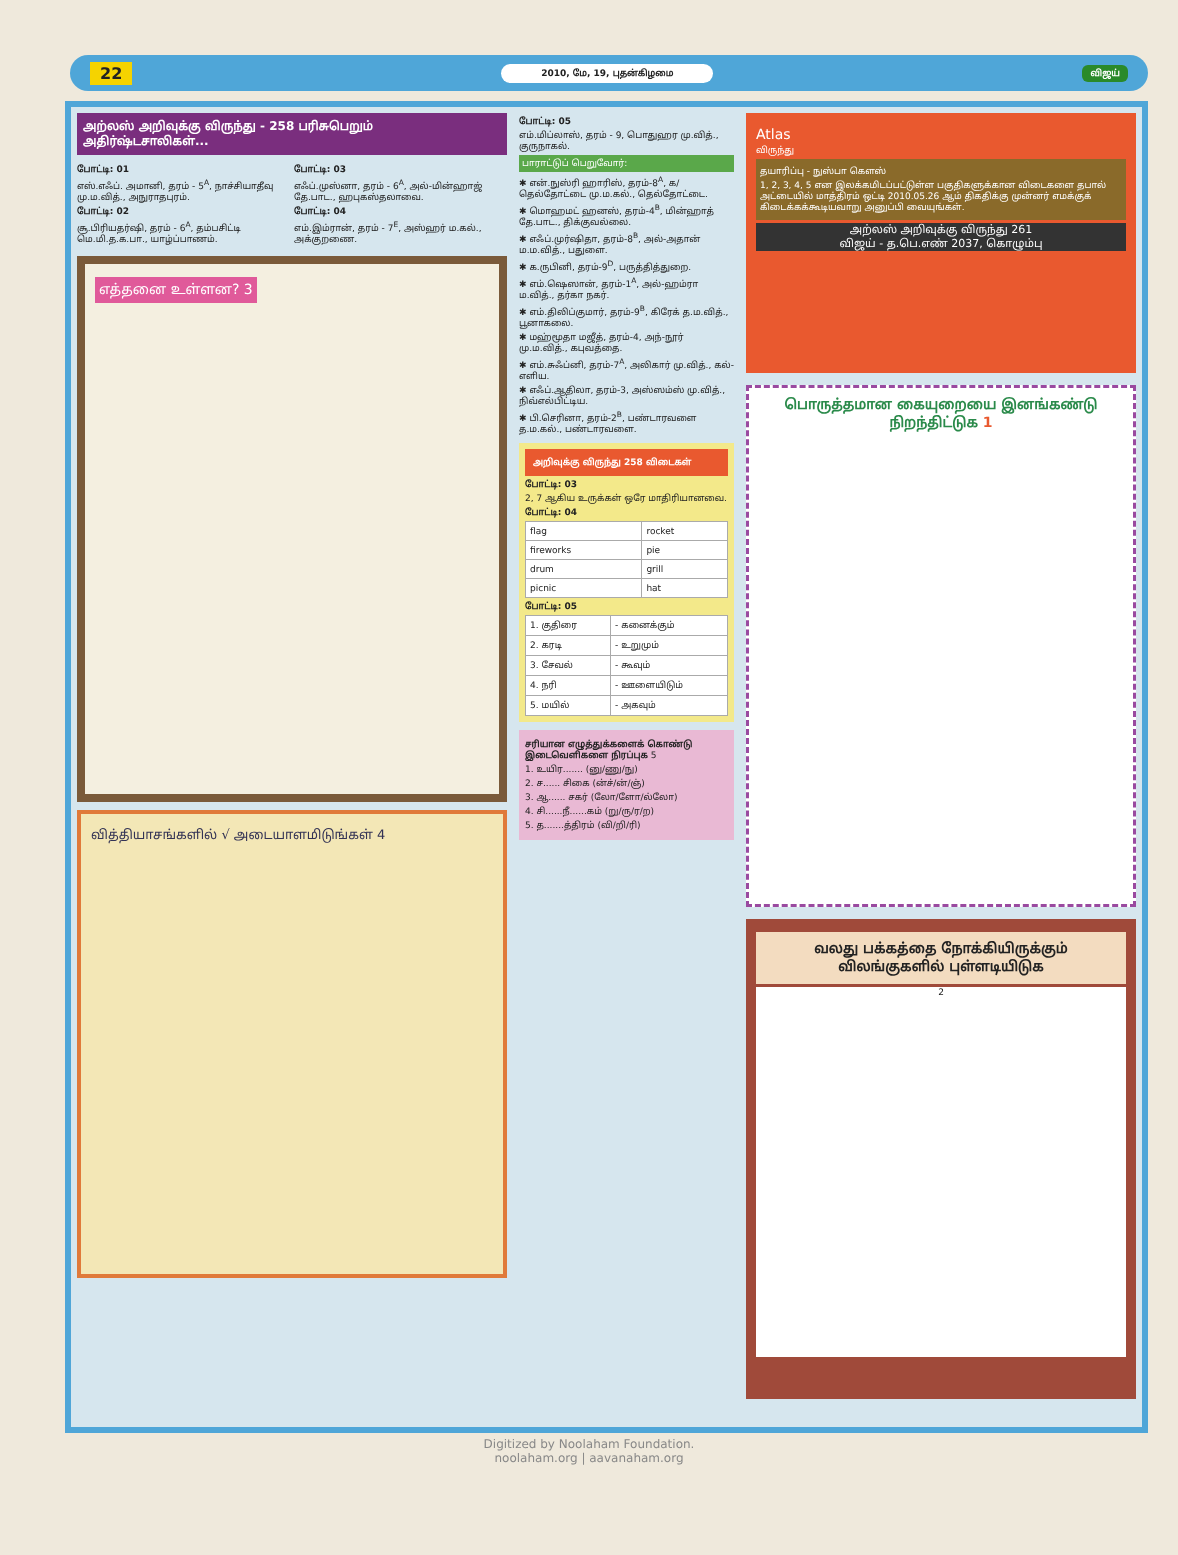22 2010, மே, 19, புதன்கிழமை விஜய்
அற்லஸ் அறிவுக்கு விருந்து - 258 பரிசுபெறும் அதிர்ஷ்டசாலிகள்...
போட்டி: 01
எஸ்.எஃப். அமானி, தரம் - 5<sup>A</sup>, நாச்சியாதீவு மு.ம.வித்., அநுராதபுரம்.
போட்டி: 02
சூ.பிரியதர்ஷி, தரம் - 6<sup>A</sup>, தம்பசிட்டி மெ.மி.த.க.பா., யாழ்ப்பாணம்.
போட்டி: 03
எஃப்.முஸ்னா, தரம் - 6<sup>A</sup>, அல்-மின்ஹாஜ் தே.பாட., ஹபுகஸ்தலாவை.
போட்டி: 04
எம்.இம்ரான், தரம் - 7<sup>E</sup>, அஸ்ஹர் ம.கல்., அக்குறணை.
எத்தனை உள்ளன? 3
வித்தியாசங்களில் √ அடையாளமிடுங்கள் 4
போட்டி: 05
எம்.மிப்லாஸ், தரம் - 9, பொதுஹர மு.வித்., குருநாகல்.
பாராட்டுப் பெறுவோர்:
✱ என்.நுஸ்ரி ஹாரிஸ், தரம்-8<sup>A</sup>, க/தெல்தோட்டை மு.ம.கல்., தெல்தோட்டை.
✱ மொஹமட் ஹனஸ், தரம்-4<sup>B</sup>, மின்ஹாத் தே.பாட., திக்குவல்லை.
✱ எஃப்.முர்ஷிதா, தரம்-8<sup>B</sup>, அல்-அதான் ம.ம.வித்., பதுளை.
✱ க.ருபினி, தரம்-9<sup>D</sup>, பருத்தித்துறை.
✱ எம்.ஷெஸான், தரம்-1<sup>A</sup>, அல்-ஹம்ரா ம.வித்., தர்கா நகர்.
✱ எம்.திலிப்குமார், தரம்-9<sup>B</sup>, கிரேக் த.ம.வித்., பூனாகலை.
✱ மஹ்மூதா மஜீத், தரம்-4, அந்-நூர் மு.ம.வித்., கபுவத்தை.
✱ எம்.சுஃப்னி, தரம்-7<sup>A</sup>, அலிகார் மு.வித்., கல்-எளிய.
✱ எஃப்.ஆதிலா, தரம்-3, அஸ்ஸம்ஸ் மு.வித்., நிவ்எல்பிட்டிய.
✱ பி.செரினா, தரம்-2<sup>B</sup>, பண்டாரவளை த.ம.கல்., பண்டாரவளை.
அறிவுக்கு விருந்து 258 விடைகள்
போட்டி: 03
2, 7 ஆகிய உருக்கள் ஒரே மாதிரியானவை.
போட்டி: 04
| flag | rocket |
| fireworks | pie |
| drum | grill |
| picnic | hat |
போட்டி: 05
| 1. குதிரை | - கனைக்கும் |
| 2. கரடி | - உறுமும் |
| 3. சேவல் | - கூவும் |
| 4. நரி | - ஊளையிடும் |
| 5. மயில் | - அகவும் |
சரியான எழுத்துக்களைக் கொண்டு இடைவெளிகளை நிரப்புக 5
1. உயிர....... (னு/ணு/நு)
2. ச...... சிகை (ன்ச்/ன்/ஞ்)
3. ஆ...... சகர் (லோ/ளோ/ல்லோ)
4. சி......நீ......கம் (று/ரு/ர/ற)
5. த.......த்திரம் (வி/றி/ரி)
Atlas
விருந்து
தயாரிப்பு - நுஸ்பா கௌஸ்
1, 2, 3, 4, 5 என இலக்கமிடப்பட்டுள்ள பகுதிகளுக்கான விடைகளை தபால் அட்டையில் மாத்திரம் ஒட்டி 2010.05.26 ஆம் திகதிக்கு முன்னர் எமக்குக் கிடைக்கக்கூடியவாறு அனுப்பி வையுங்கள்.
அற்லஸ் அறிவுக்கு விருந்து 261
விஜய் - த.பெ.எண் 2037, கொழும்பு
பொருத்தமான கையுறையை இனங்கண்டு நிறந்திட்டுக 1
வலது பக்கத்தை நோக்கியிருக்கும் விலங்குகளில் புள்ளடியிடுக
2
Digitized by Noolaham Foundation.
noolaham.org | aavanaham.org